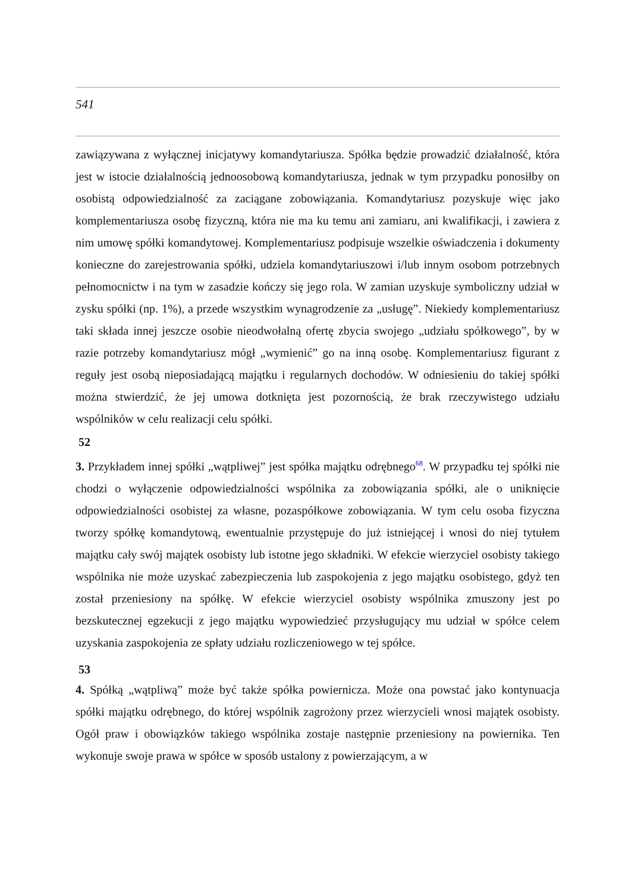541
zawiązywana z wyłącznej inicjatywy komandytariusza. Spółka będzie prowadzić działalność, która jest w istocie działalnością jednoosobową komandytariusza, jednak w tym przypadku ponosiłby on osobistą odpowiedzialność za zaciągane zobowiązania. Komandytariusz pozyskuje więc jako komplementariusza osobę fizyczną, która nie ma ku temu ani zamiaru, ani kwalifikacji, i zawiera z nim umowę spółki komandytowej. Komplementariusz podpisuje wszelkie oświadczenia i dokumenty konieczne do zarejestrowania spółki, udziela komandytariuszowi i/lub innym osobom potrzebnych pełnomocnictw i na tym w zasadzie kończy się jego rola. W zamian uzyskuje symboliczny udział w zysku spółki (np. 1%), a przede wszystkim wynagrodzenie za „usługę”. Niekiedy komplementariusz taki składa innej jeszcze osobie nieodwołalną ofertę zbycia swojego „udziału spółkowego”, by w razie potrzeby komandytariusz mógł „wymienić” go na inną osobę. Komplementariusz figurant z reguły jest osobą nieposiadającą majątku i regularnych dochodów. W odniesieniu do takiej spółki można stwierdzić, że jej umowa dotknięta jest pozornością, że brak rzeczywistego udziału wspólników w celu realizacji celu spółki.
52
3. Przykładem innej spółki „wątpliwej” jest spółka majątku odrębnego<sup>68</sup>. W przypadku tej spółki nie chodzi o wyłączenie odpowiedzialności wspólnika za zobowiązania spółki, ale o uniknięcie odpowiedzialności osobistej za własne, pozaspółkowe zobowiązania. W tym celu osoba fizyczna tworzy spółkę komandytową, ewentualnie przystępuje do już istniejącej i wnosi do niej tytułem majątku cały swój majątek osobisty lub istotne jego składniki. W efekcie wierzyciel osobisty takiego wspólnika nie może uzyskać zabezpieczenia lub zaspokojenia z jego majątku osobistego, gdyż ten został przeniesiony na spółkę. W efekcie wierzyciel osobisty wspólnika zmuszony jest po bezskutecznej egzekucji z jego majątku wypowiedzieć przysługujący mu udział w spółce celem uzyskania zaspokojenia ze spłaty udziału rozliczeniowego w tej spółce.
53
4. Spółką „wątpliwą” może być także spółka powiernicza. Może ona powstać jako kontynuacja spółki majątku odrębnego, do której wspólnik zagrożony przez wierzycieli wnosi majątek osobisty. Ogół praw i obowiązków takiego wspólnika zostaje następnie przeniesiony na powiernika. Ten wykonuje swoje prawa w spółce w sposób ustalony z powierzającym, a w